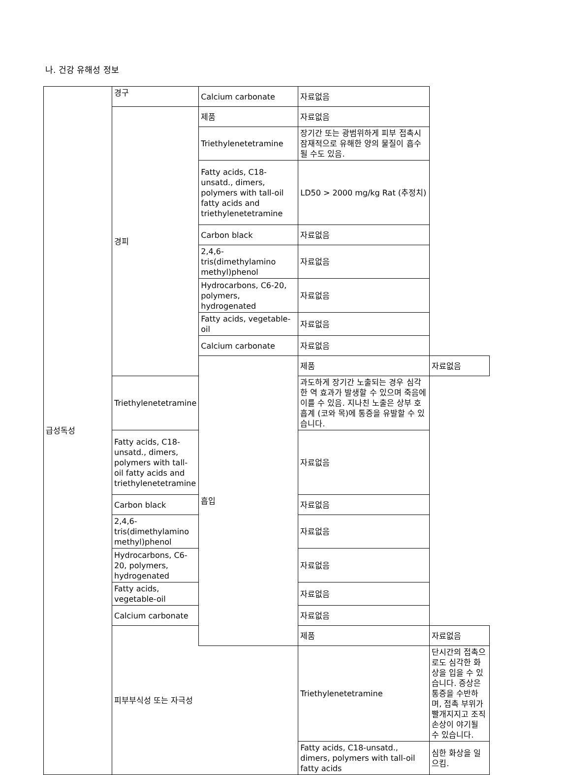나. 건강 유해성 정보
| 급성독성 | 경구 | Calcium carbonate | 자료없음 | |
| | 경피 | 제품 | 자료없음 | |
| | | Triethylenetetramine | 장기간 또는 광범위하게 피부 접촉시 잠재적으로 유해한 양의 물질이 흡수될 수도 있음. | |
| | | Fatty acids, C18-unsatd., dimers, polymers with tall-oil fatty acids and triethylenetetramine | LD50 > 2000 mg/kg Rat (추정치) | |
| | | Carbon black | 자료없음 | |
| | | 2,4,6-tris(dimethylamino methyl)phenol | 자료없음 | |
| | | Hydrocarbons, C6-20, polymers, hydrogenated | 자료없음 | |
| | | Fatty acids, vegetable-oil | 자료없음 | |
| | | Calcium carbonate | 자료없음 | |
| | | 흡입 | 제품 | 자료없음 |
| | Triethylenetetramine | | 과도하게 장기간 노출되는 경우 심각한 역 효과가 발생할 수 있으며 죽음에 이를 수 있음. 지나친 노출은 상부 호흡계 (코와 목)에 통증을 유발할 수 있습니다. | |
| | Fatty acids, C18-unsatd., dimers, polymers with tall-oil fatty acids and triethylenetetramine | | 자료없음 | |
| | Carbon black | | 자료없음 | |
| | 2,4,6-tris(dimethylamino methyl)phenol | | 자료없음 | |
| | Hydrocarbons, C6-20, polymers, hydrogenated | | 자료없음 | |
| | Fatty acids, vegetable-oil | | 자료없음 | |
| | Calcium carbonate | | 자료없음 | |
| | 피부부식성 또는 자극성 | | 제품 | 자료없음 |
| | | | Triethylenetetramine | 단시간의 접촉으로도 심각한 화상을 입을 수 있습니다. 증상은 통증을 수반하며, 접촉 부위가 빨개지지고 조직 손상이 야기될 수 있습니다. |
| | | | Fatty acids, C18-unsatd., dimers, polymers with tall-oil fatty acids | 심한 화상을 일으킴. |